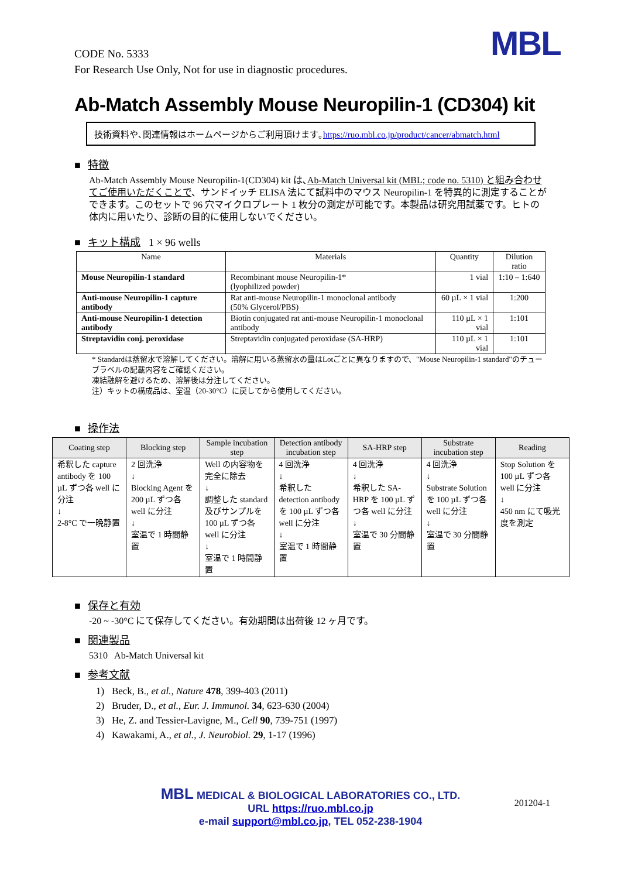MBL
CODE No. 5333
For Research Use Only, Not for use in diagnostic procedures.
Ab-Match Assembly Mouse Neuropilin-1 (CD304) kit
技術資料や､関連情報はホームページからご利用頂けます｡https://ruo.mbl.co.jp/product/cancer/abmatch.html
■ 特徴
Ab-Match Assembly Mouse Neuropilin-1(CD304) kit は､Ab-Match Universal kit (MBL; code no. 5310) と組み合わせてご使用いただくことで、サンドイッチ ELISA 法にて試料中のマウス Neuropilin-1 を特異的に測定することができます。このセットで 96 穴マイクロプレート 1 枚分の測定が可能です。本製品は研究用試薬です。ヒトの体内に用いたり、診断の目的に使用しないでください。
■ キット構成 1 × 96 wells
| Name | Materials | Quantity | Dilution ratio |
| --- | --- | --- | --- |
| Mouse Neuropilin-1 standard | Recombinant mouse Neuropilin-1* (lyophilized powder) | 1 vial | 1:10 – 1:640 |
| Anti-mouse Neuropilin-1 capture antibody | Rat anti-mouse Neuropilin-1 monoclonal antibody (50% Glycerol/PBS) | 60 µL × 1 vial | 1:200 |
| Anti-mouse Neuropilin-1 detection antibody | Biotin conjugated rat anti-mouse Neuropilin-1 monoclonal antibody | 110 µL × 1 vial | 1:101 |
| Streptavidin conj. peroxidase | Streptavidin conjugated peroxidase (SA-HRP) | 110 µL × 1 vial | 1:101 |
* Standardは蒸留水で溶解してください。溶解に用いる蒸留水の量はLotごとに異なりますので、"Mouse Neuropilin-1 standard"のチューブラベルの記載内容をご確認ください。
凍結融解を避けるため、溶解後は分注してください。
注）キットの構成品は、室温（20-30°C）に戻してから使用してください。
■ 操作法
| Coating step | Blocking step | Sample incubation step | Detection antibody incubation step | SA-HRP step | Substrate incubation step | Reading |
| --- | --- | --- | --- | --- | --- | --- |
| 希釈した capture antibody を 100 µL ずつ各 well に分注 ↓ 2-8°C で一晩静置 | 2 回洗浄 ↓ Blocking Agent を 200 µL ずつ各 well に分注 ↓ 室温で 1 時間静置 | Well の内容物を完全に除去 ↓ 調整した standard 及びサンプルを 100 µL ずつ各 well に分注 ↓ 室温で 1 時間静置 | 4 回洗浄 ↓ 希釈した detection antibody を 100 µL ずつ各 well に分注 ↓ 室温で 1 時間静置 | 4 回洗浄 ↓ 希釈した SA-HRP を 100 µL ずつ各 well に分注 ↓ 室温で 30 分間静置 | 4 回洗浄 ↓ Substrate Solution を 100 µL ずつ各 well に分注 ↓ 室温で 30 分間静置 | Stop Solution を 100 µL ずつ各 well に分注 ↓ 450 nm にて吸光度を測定 |
■ 保存と有効
-20 ~ -30°C にて保存してください。有効期間は出荷後 12 ヶ月です。
■ 関連製品
5310 Ab-Match Universal kit
■ 参考文献
1) Beck, B., et al., Nature 478, 399-403 (2011)
2) Bruder, D., et al., Eur. J. Immunol. 34, 623-630 (2004)
3) He, Z. and Tessier-Lavigne, M., Cell 90, 739-751 (1997)
4) Kawakami, A., et al., J. Neurobiol. 29, 1-17 (1996)
201204-1
MBL MEDICAL & BIOLOGICAL LABORATORIES CO., LTD.
URL https://ruo.mbl.co.jp
e-mail support@mbl.co.jp, TEL 052-238-1904